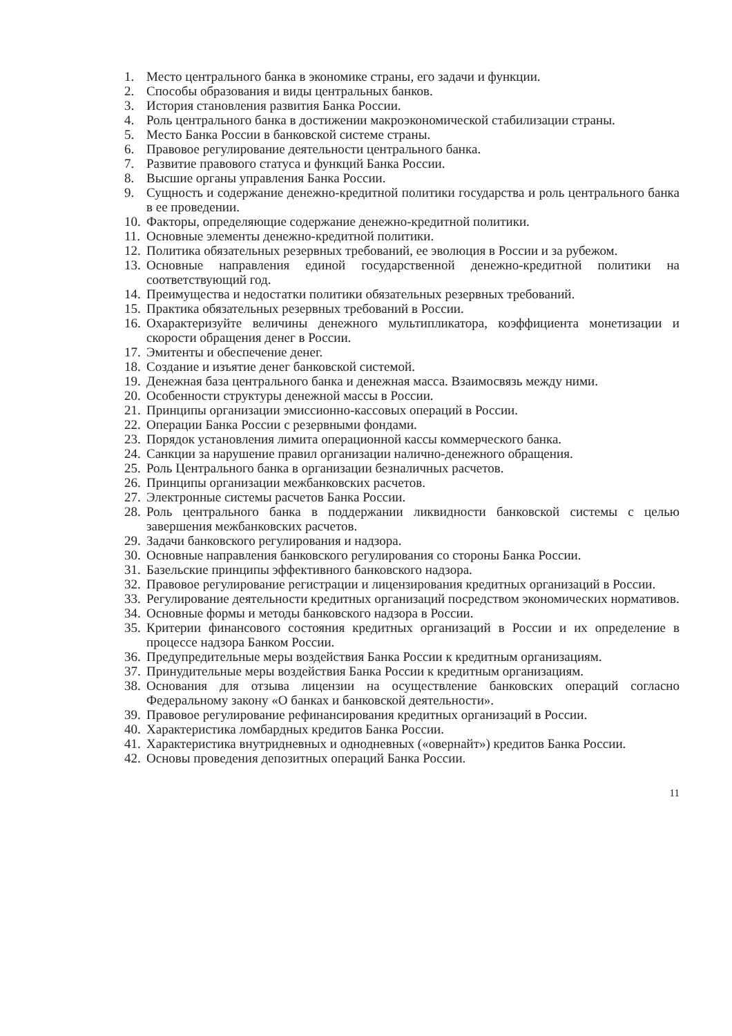1. Место центрального банка в экономике страны, его задачи и функции.
2. Способы образования и виды центральных банков.
3. История становления развития Банка России.
4. Роль центрального банка в достижении макроэкономической стабилизации страны.
5. Место Банка России в банковской системе страны.
6. Правовое регулирование деятельности центрального банка.
7. Развитие правового статуса и функций Банка России.
8. Высшие органы управления Банка России.
9. Сущность и содержание денежно-кредитной политики государства и роль центрального банка в ее проведении.
10. Факторы, определяющие содержание денежно-кредитной политики.
11. Основные элементы денежно-кредитной политики.
12. Политика обязательных резервных требований, ее эволюция в России и за рубежом.
13. Основные направления единой государственной денежно-кредитной политики на соответствующий год.
14. Преимущества и недостатки политики обязательных резервных требований.
15. Практика обязательных резервных требований в России.
16. Охарактеризуйте величины денежного мультипликатора, коэффициента монетизации и скорости обращения денег в России.
17. Эмитенты и обеспечение денег.
18. Создание и изъятие денег банковской системой.
19. Денежная база центрального банка и денежная масса. Взаимосвязь между ними.
20. Особенности структуры денежной массы в России.
21. Принципы организации эмиссионно-кассовых операций в России.
22. Операции Банка России с резервными фондами.
23. Порядок установления лимита операционной кассы коммерческого банка.
24. Санкции за нарушение правил организации налично-денежного обращения.
25. Роль Центрального банка в организации безналичных расчетов.
26. Принципы организации межбанковских расчетов.
27. Электронные системы расчетов Банка России.
28. Роль центрального банка в поддержании ликвидности банковской системы с целью завершения межбанковских расчетов.
29. Задачи банковского регулирования и надзора.
30. Основные направления банковского регулирования со стороны Банка России.
31. Базельские принципы эффективного банковского надзора.
32. Правовое регулирование регистрации и лицензирования кредитных организаций в России.
33. Регулирование деятельности кредитных организаций посредством экономических нормативов.
34. Основные формы и методы банковского надзора в России.
35. Критерии финансового состояния кредитных организаций в России и их определение в процессе надзора Банком России.
36. Предупредительные меры воздействия Банка России к кредитным организациям.
37. Принудительные меры воздействия Банка России к кредитным организациям.
38. Основания для отзыва лицензии на осуществление банковских операций согласно Федеральному закону «О банках и банковской деятельности».
39. Правовое регулирование рефинансирования кредитных организаций в России.
40. Характеристика ломбардных кредитов Банка России.
41. Характеристика внутридневных и однодневных («овернайт») кредитов Банка России.
42. Основы проведения депозитных операций Банка России.
11